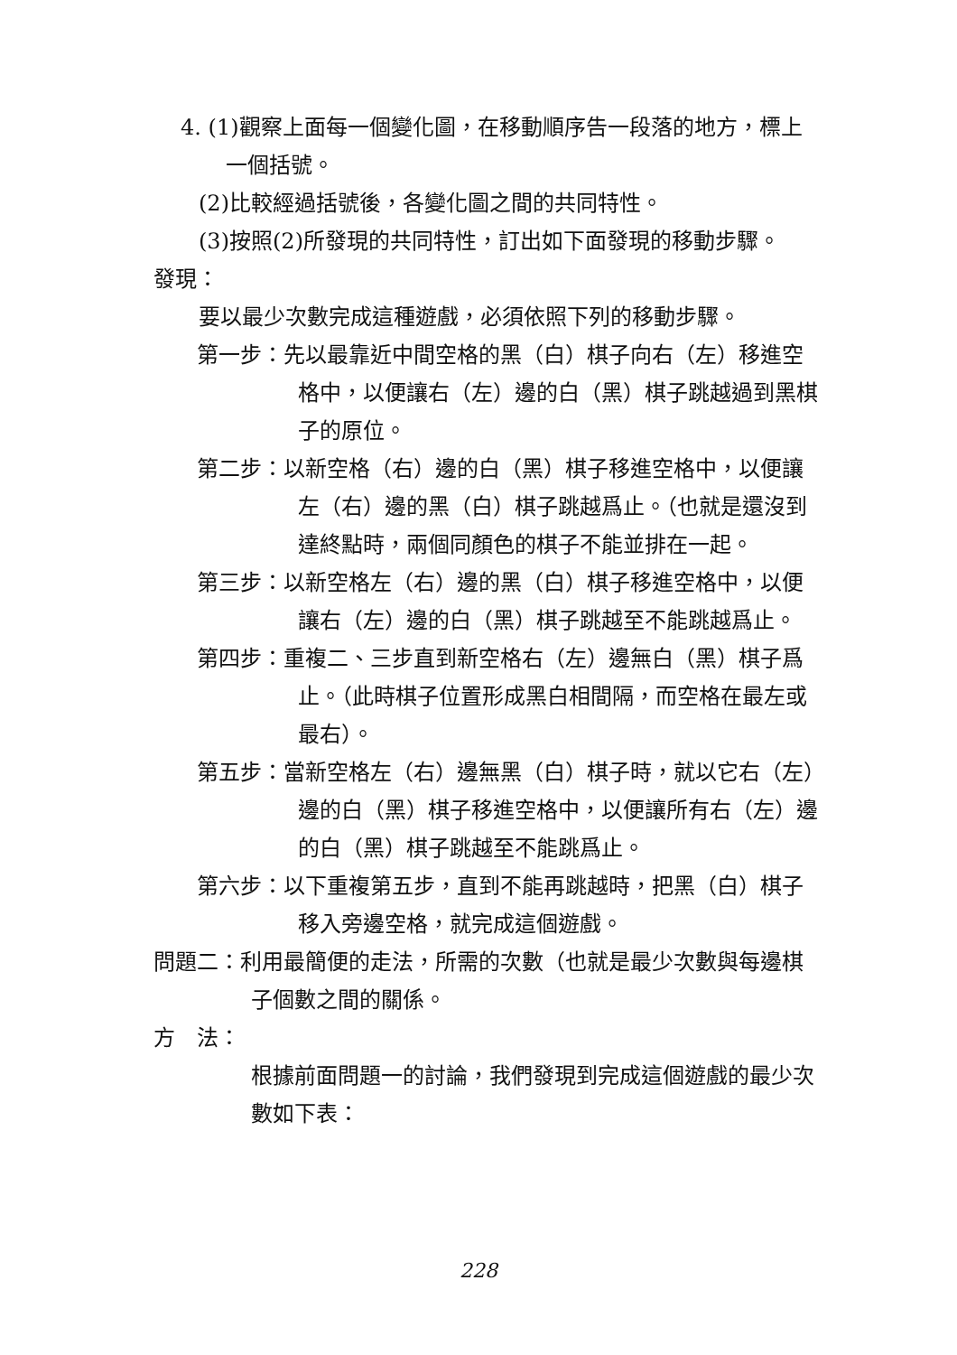4. (1)觀察上面每一個變化圖，在移動順序告一段落的地方，標上一個括號。
(2)比較經過括號後，各變化圖之間的共同特性。
(3)按照(2)所發現的共同特性，訂出如下面發現的移動步驟。
發現：
要以最少次數完成這種遊戲，必須依照下列的移動步驟。
第一步：先以最靠近中間空格的黑（白）棋子向右（左）移進空格中，以便讓右（左）邊的白（黑）棋子跳越過到黑棋子的原位。
第二步：以新空格（右）邊的白（黑）棋子移進空格中，以便讓左（右）邊的黑（白）棋子跳越爲止。（也就是還沒到達終點時，兩個同顏色的棋子不能並排在一起。
第三步：以新空格左（右）邊的黑（白）棋子移進空格中，以便讓右（左）邊的白（黑）棋子跳越至不能跳越爲止。
第四步：重複二、三步直到新空格右（左）邊無白（黑）棋子爲止。（此時棋子位置形成黑白相間隔，而空格在最左或最右）。
第五步：當新空格左（右）邊無黑（白）棋子時，就以它右（左）邊的白（黑）棋子移進空格中，以便讓所有右（左）邊的白（黑）棋子跳越至不能跳爲止。
第六步：以下重複第五步，直到不能再跳越時，把黑（白）棋子移入旁邊空格，就完成這個遊戲。
問題二：利用最簡便的走法，所需的次數（也就是最少次數與每邊棋子個數之間的關係。
方　法：
根據前面問題一的討論，我們發現到完成這個遊戲的最少次數如下表：
228